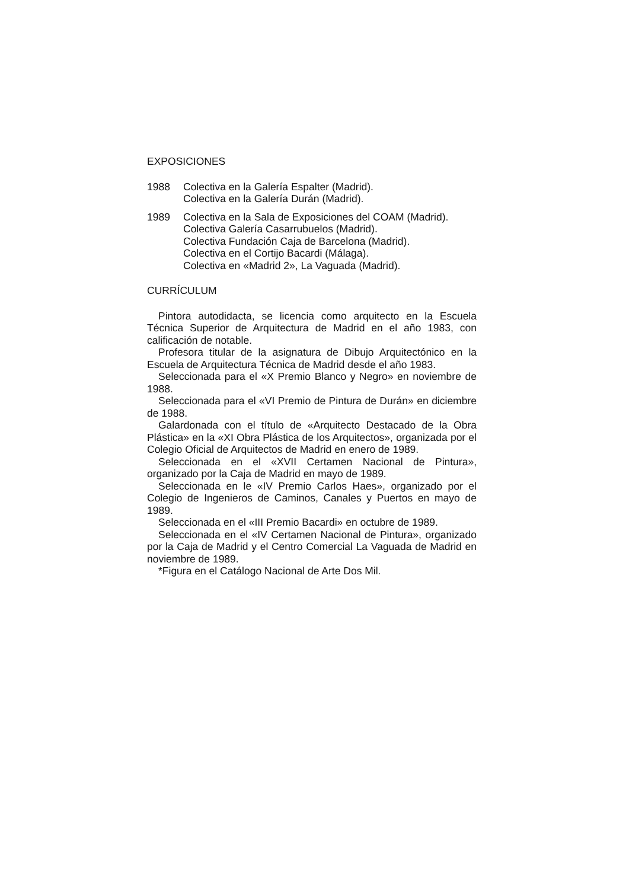EXPOSICIONES
1988 Colectiva en la Galería Espalter (Madrid).
Colectiva en la Galería Durán (Madrid).
1989 Colectiva en la Sala de Exposiciones del COAM (Madrid).
Colectiva Galería Casarrubuelos (Madrid).
Colectiva Fundación Caja de Barcelona (Madrid).
Colectiva en el Cortijo Bacardi (Málaga).
Colectiva en «Madrid 2», La Vaguada (Madrid).
CURRÍCULUM
Pintora autodidacta, se licencia como arquitecto en la Escuela Técnica Superior de Arquitectura de Madrid en el año 1983, con calificación de notable.
Profesora titular de la asignatura de Dibujo Arquitectónico en la Escuela de Arquitectura Técnica de Madrid desde el año 1983.
Seleccionada para el «X Premio Blanco y Negro» en noviembre de 1988.
Seleccionada para el «VI Premio de Pintura de Durán» en diciembre de 1988.
Galardonada con el título de «Arquitecto Destacado de la Obra Plástica» en la «XI Obra Plástica de los Arquitectos», organizada por el Colegio Oficial de Arquitectos de Madrid en enero de 1989.
Seleccionada en el «XVII Certamen Nacional de Pintura», organizado por la Caja de Madrid en mayo de 1989.
Seleccionada en le «IV Premio Carlos Haes», organizado por el Colegio de Ingenieros de Caminos, Canales y Puertos en mayo de 1989.
Seleccionada en el «III Premio Bacardi» en octubre de 1989.
Seleccionada en el «IV Certamen Nacional de Pintura», organizado por la Caja de Madrid y el Centro Comercial La Vaguada de Madrid en noviembre de 1989.
*Figura en el Catálogo Nacional de Arte Dos Mil.